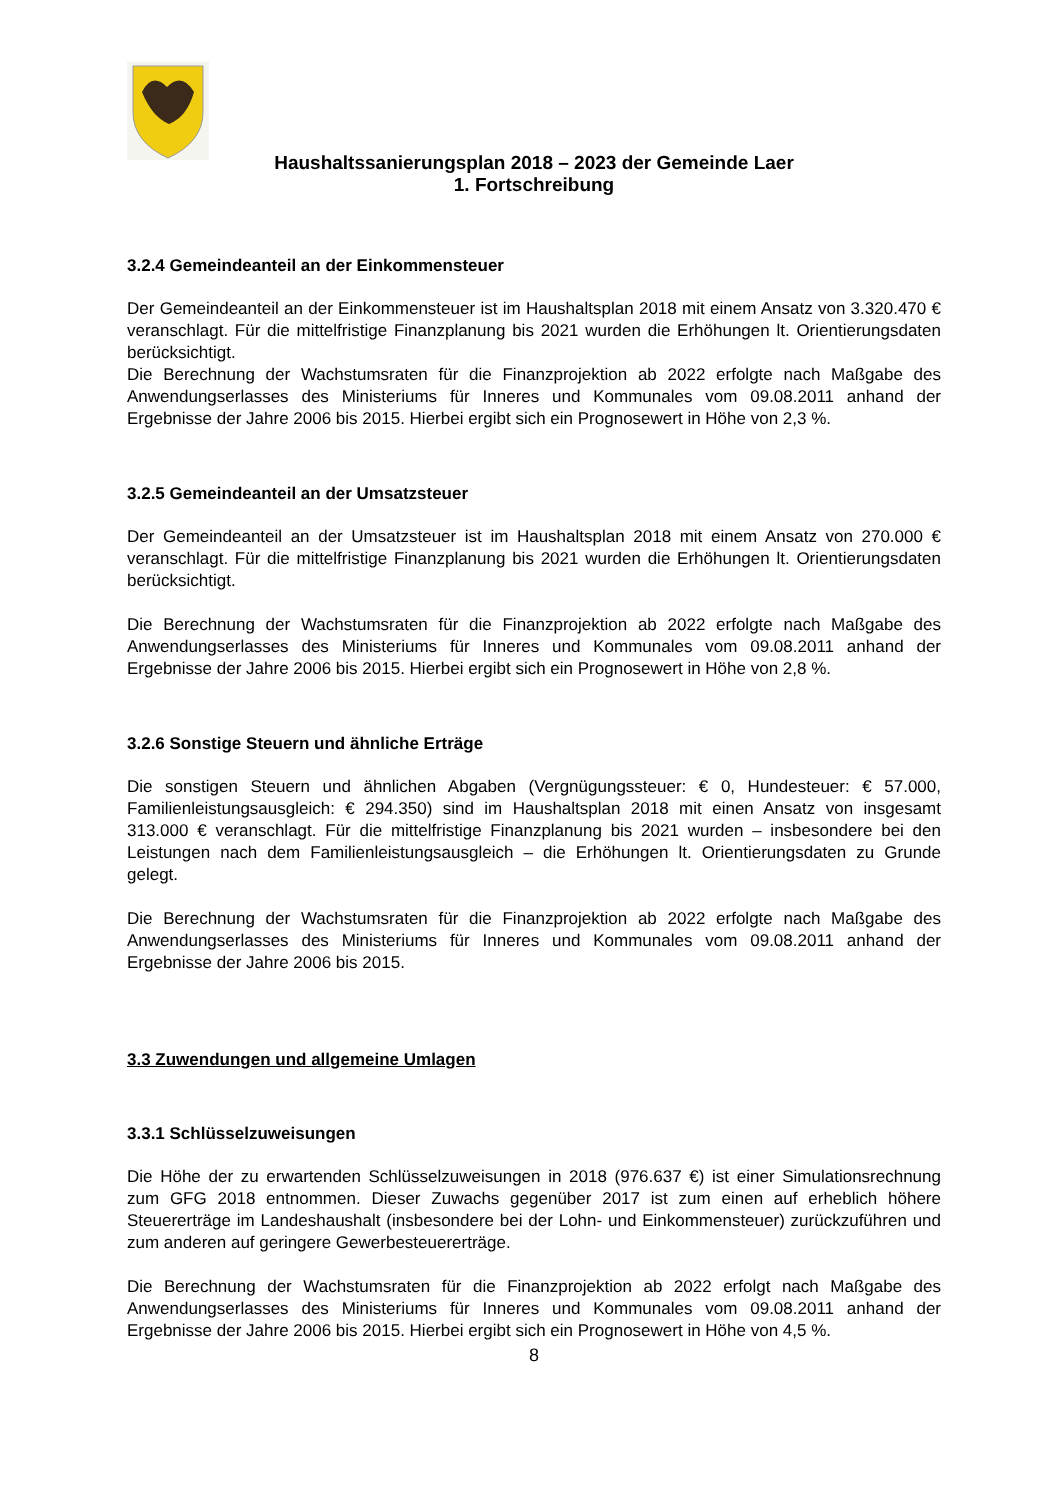Haushaltssanierungsplan 2018 – 2023 der Gemeinde Laer
1. Fortschreibung
3.2.4 Gemeindeanteil an der Einkommensteuer
Der Gemeindeanteil an der Einkommensteuer ist im Haushaltsplan 2018 mit einem Ansatz von 3.320.470 € veranschlagt. Für die mittelfristige Finanzplanung bis 2021 wurden die Erhöhungen lt. Orientierungsdaten berücksichtigt.
Die Berechnung der Wachstumsraten für die Finanzprojektion ab 2022 erfolgte nach Maßgabe des Anwendungserlasses des Ministeriums für Inneres und Kommunales vom 09.08.2011 anhand der Ergebnisse der Jahre 2006 bis 2015. Hierbei ergibt sich ein Prognosewert in Höhe von 2,3 %.
3.2.5 Gemeindeanteil an der Umsatzsteuer
Der Gemeindeanteil an der Umsatzsteuer ist im Haushaltsplan 2018 mit einem Ansatz von 270.000 € veranschlagt. Für die mittelfristige Finanzplanung bis 2021 wurden die Erhöhungen lt. Orientierungsdaten berücksichtigt.
Die Berechnung der Wachstumsraten für die Finanzprojektion ab 2022 erfolgte nach Maßgabe des Anwendungserlasses des Ministeriums für Inneres und Kommunales vom 09.08.2011 anhand der Ergebnisse der Jahre 2006 bis 2015. Hierbei ergibt sich ein Prognosewert in Höhe von 2,8 %.
3.2.6 Sonstige Steuern und ähnliche Erträge
Die sonstigen Steuern und ähnlichen Abgaben (Vergnügungssteuer: € 0, Hundesteuer: € 57.000, Familienleistungsausgleich: € 294.350) sind im Haushaltsplan 2018 mit einen Ansatz von insgesamt 313.000 € veranschlagt. Für die mittelfristige Finanzplanung bis 2021 wurden – insbesondere bei den Leistungen nach dem Familienleistungsausgleich – die Erhöhungen lt. Orientierungsdaten zu Grunde gelegt.
Die Berechnung der Wachstumsraten für die Finanzprojektion ab 2022 erfolgte nach Maßgabe des Anwendungserlasses des Ministeriums für Inneres und Kommunales vom 09.08.2011 anhand der Ergebnisse der Jahre 2006 bis 2015.
3.3 Zuwendungen und allgemeine Umlagen
3.3.1 Schlüsselzuweisungen
Die Höhe der zu erwartenden Schlüsselzuweisungen in 2018 (976.637 €) ist einer Simulationsrechnung zum GFG 2018 entnommen. Dieser Zuwachs gegenüber 2017 ist zum einen auf erheblich höhere Steuererträge im Landeshaushalt (insbesondere bei der Lohn- und Einkommensteuer) zurückzuführen und zum anderen auf geringere Gewerbesteuererträge.
Die Berechnung der Wachstumsraten für die Finanzprojektion ab 2022 erfolgt nach Maßgabe des Anwendungserlasses des Ministeriums für Inneres und Kommunales vom 09.08.2011 anhand der Ergebnisse der Jahre 2006 bis 2015. Hierbei ergibt sich ein Prognosewert in Höhe von 4,5 %.
8